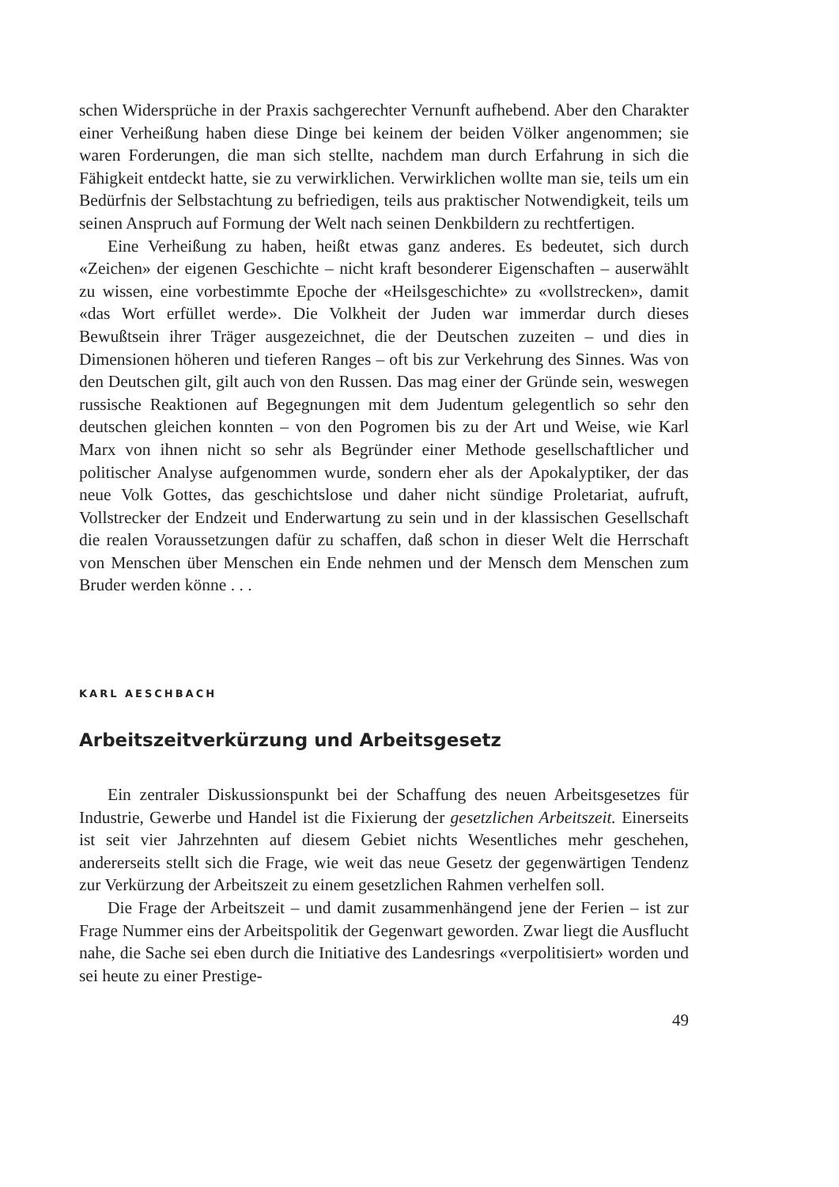schen Widersprüche in der Praxis sachgerechter Vernunft aufhebend. Aber den Charakter einer Verheißung haben diese Dinge bei keinem der beiden Völker angenommen; sie waren Forderungen, die man sich stellte, nachdem man durch Erfahrung in sich die Fähigkeit entdeckt hatte, sie zu verwirklichen. Verwirklichen wollte man sie, teils um ein Bedürfnis der Selbstachtung zu befriedigen, teils aus praktischer Notwendigkeit, teils um seinen Anspruch auf Formung der Welt nach seinen Denkbildern zu rechtfertigen.
Eine Verheißung zu haben, heißt etwas ganz anderes. Es bedeutet, sich durch «Zeichen» der eigenen Geschichte – nicht kraft besonderer Eigenschaften – auserwählt zu wissen, eine vorbestimmte Epoche der «Heilsgeschichte» zu «vollstrecken», damit «das Wort erfüllet werde». Die Volkheit der Juden war immerdar durch dieses Bewußtsein ihrer Träger ausgezeichnet, die der Deutschen zuzeiten – und dies in Dimensionen höheren und tieferen Ranges – oft bis zur Verkehrung des Sinnes. Was von den Deutschen gilt, gilt auch von den Russen. Das mag einer der Gründe sein, weswegen russische Reaktionen auf Begegnungen mit dem Judentum gelegentlich so sehr den deutschen gleichen konnten – von den Pogromen bis zu der Art und Weise, wie Karl Marx von ihnen nicht so sehr als Begründer einer Methode gesellschaftlicher und politischer Analyse aufgenommen wurde, sondern eher als der Apokalyptiker, der das neue Volk Gottes, das geschichtslose und daher nicht sündige Proletariat, aufruft, Vollstrecker der Endzeit und Enderwartung zu sein und in der klassischen Gesellschaft die realen Voraussetzungen dafür zu schaffen, daß schon in dieser Welt die Herrschaft von Menschen über Menschen ein Ende nehmen und der Mensch dem Menschen zum Bruder werden könne . . .
KARL AESCHBACH
Arbeitszeitverkürzung und Arbeitsgesetz
Ein zentraler Diskussionspunkt bei der Schaffung des neuen Arbeitsgesetzes für Industrie, Gewerbe und Handel ist die Fixierung der gesetzlichen Arbeitszeit. Einerseits ist seit vier Jahrzehnten auf diesem Gebiet nichts Wesentliches mehr geschehen, andererseits stellt sich die Frage, wie weit das neue Gesetz der gegenwärtigen Tendenz zur Verkürzung der Arbeitszeit zu einem gesetzlichen Rahmen verhelfen soll.
Die Frage der Arbeitszeit – und damit zusammenhängend jene der Ferien – ist zur Frage Nummer eins der Arbeitspolitik der Gegenwart geworden. Zwar liegt die Ausflucht nahe, die Sache sei eben durch die Initiative des Landesrings «verpolitisiert» worden und sei heute zu einer Prestige-
49